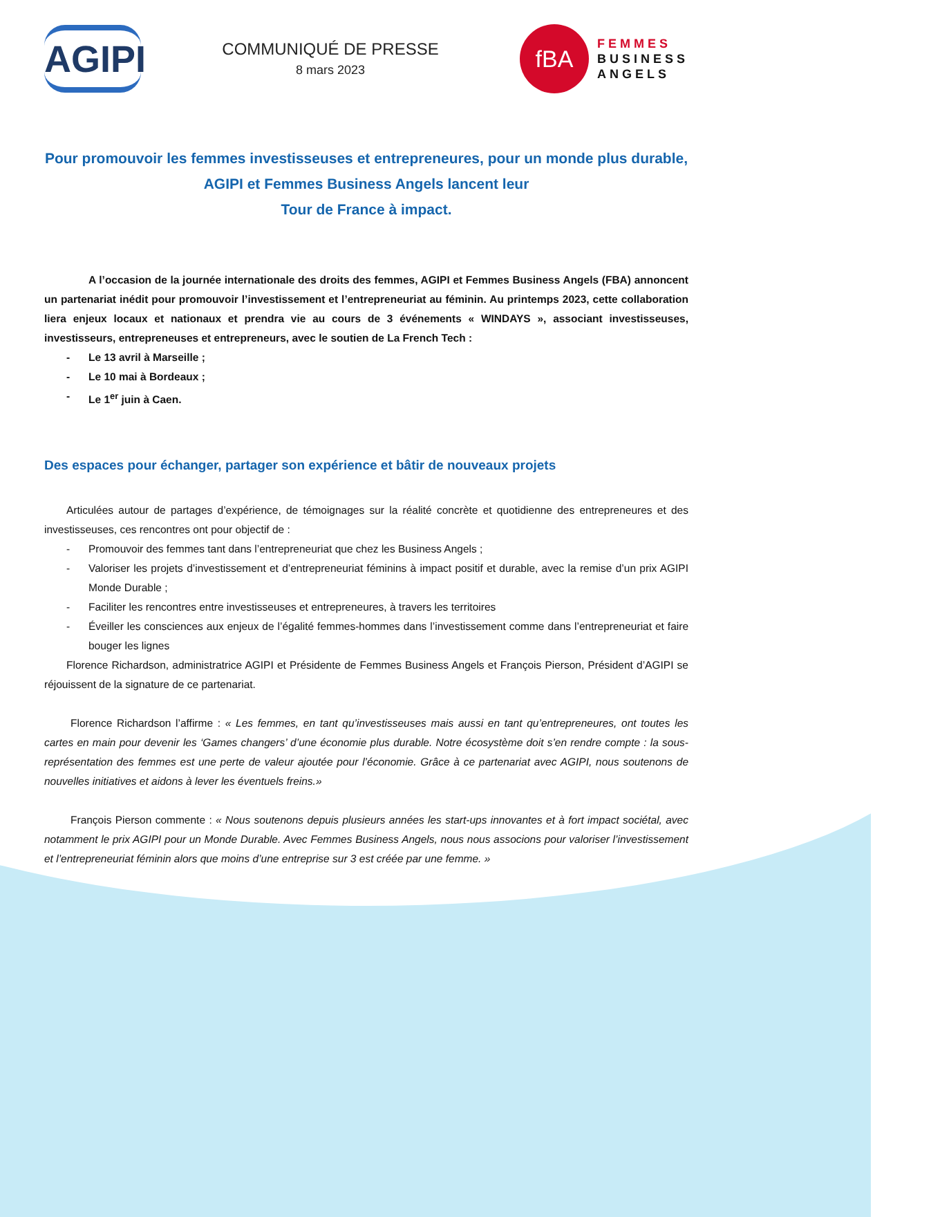AGIPI
COMMUNIQUÉ DE PRESSE
8 mars 2023
fBA
FEMMES
BUSINESS
ANGELS
Pour promouvoir les femmes investisseuses et entrepreneures, pour un monde plus durable, AGIPI et Femmes Business Angels lancent leur
Tour de France à impact.
A l’occasion de la journée internationale des droits des femmes, AGIPI et Femmes Business Angels (FBA) annoncent un partenariat inédit pour promouvoir l’investissement et l’entrepreneuriat au féminin. Au printemps 2023, cette collaboration liera enjeux locaux et nationaux et prendra vie au cours de 3 événements « WINDAYS », associant investisseuses, investisseurs, entrepreneuses et entrepreneurs, avec le soutien de La French Tech :
- Le 13 avril à Marseille ;
- Le 10 mai à Bordeaux ;
- Le 1<sup>er</sup> juin à Caen.
Des espaces pour échanger, partager son expérience et bâtir de nouveaux projets
Articulées autour de partages d’expérience, de témoignages sur la réalité concrète et quotidienne des entrepreneures et des investisseuses, ces rencontres ont pour objectif de :
- Promouvoir des femmes tant dans l’entrepreneuriat que chez les Business Angels ;
- Valoriser les projets d’investissement et d’entrepreneuriat féminins à impact positif et durable, avec la remise d’un prix AGIPI Monde Durable ;
- Faciliter les rencontres entre investisseuses et entrepreneures, à travers les territoires
- Éveiller les consciences aux enjeux de l’égalité femmes-hommes dans l’investissement comme dans l’entrepreneuriat et faire bouger les lignes
Florence Richardson, administratrice AGIPI et Présidente de Femmes Business Angels et François Pierson, Président d’AGIPI se réjouissent de la signature de ce partenariat.
Florence Richardson l’affirme : « Les femmes, en tant qu’investisseuses mais aussi en tant qu’entrepreneures, ont toutes les cartes en main pour devenir les ‘Games changers’ d’une économie plus durable. Notre écosystème doit s’en rendre compte : la sous-représentation des femmes est une perte de valeur ajoutée pour l’économie. Grâce à ce partenariat avec AGIPI, nous soutenons de nouvelles initiatives et aidons à lever les éventuels freins.»
François Pierson commente : « Nous soutenons depuis plusieurs années les start-ups innovantes et à fort impact sociétal, avec notamment le prix AGIPI pour un Monde Durable. Avec Femmes Business Angels, nous nous associons pour valoriser l’investissement et l’entrepreneuriat féminin alors que moins d’une entreprise sur 3 est créée par une femme. »